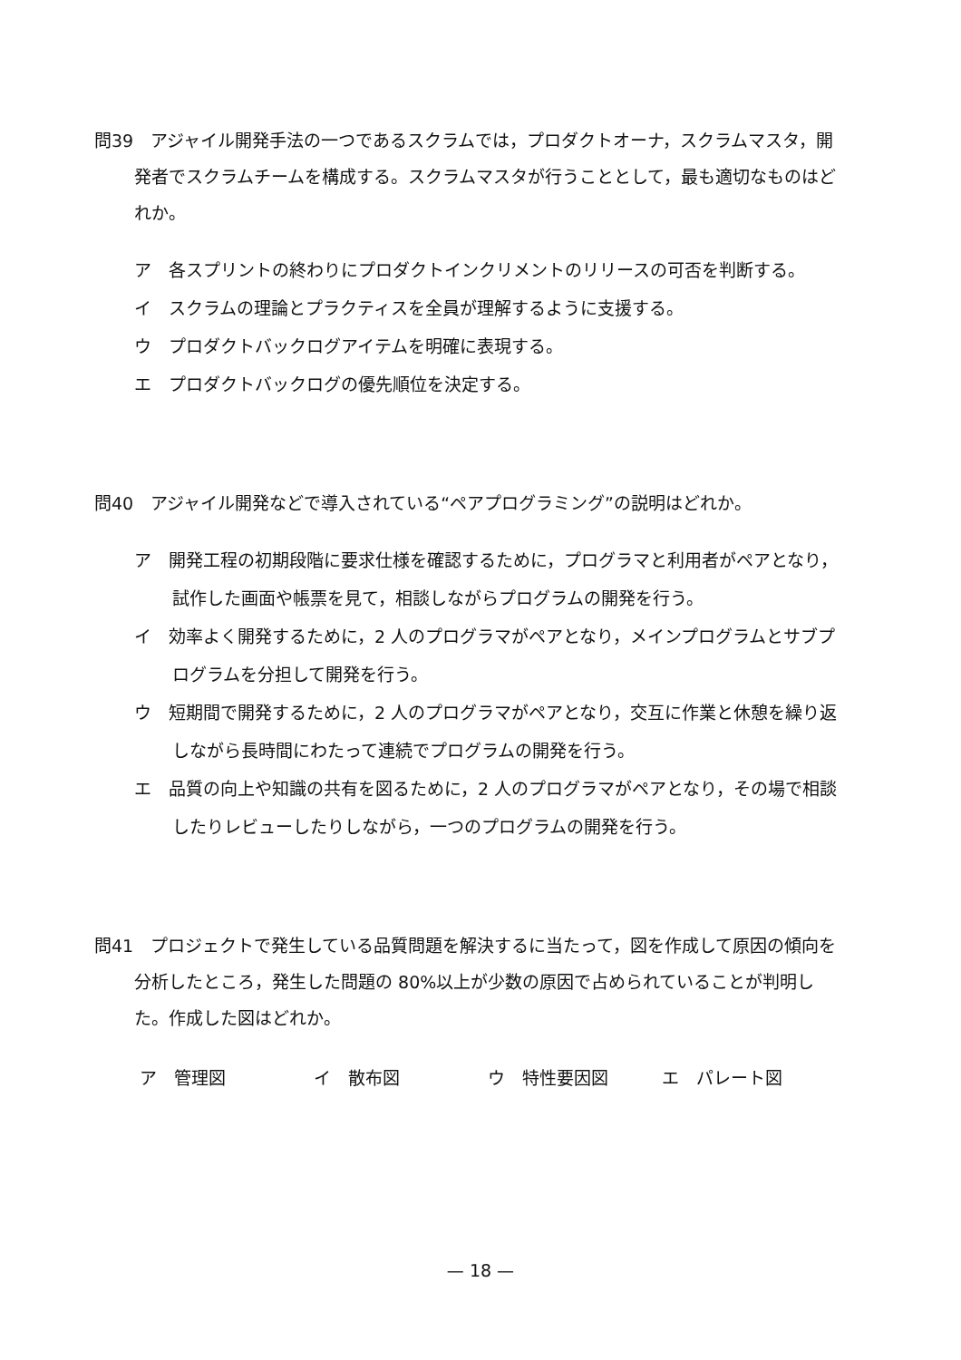問39　アジャイル開発手法の一つであるスクラムでは，プロダクトオーナ，スクラムマスタ，開発者でスクラムチームを構成する。スクラムマスタが行うこととして，最も適切なものはどれか。
ア　各スプリントの終わりにプロダクトインクリメントのリリースの可否を判断する。
イ　スクラムの理論とプラクティスを全員が理解するように支援する。
ウ　プロダクトバックログアイテムを明確に表現する。
エ　プロダクトバックログの優先順位を決定する。
問40　アジャイル開発などで導入されている“ペアプログラミング”の説明はどれか。
ア　開発工程の初期段階に要求仕様を確認するために，プログラマと利用者がペアとなり，試作した画面や帳票を見て，相談しながらプログラムの開発を行う。
イ　効率よく開発するために，2 人のプログラマがペアとなり，メインプログラムとサブプログラムを分担して開発を行う。
ウ　短期間で開発するために，2 人のプログラマがペアとなり，交互に作業と休憩を繰り返しながら長時間にわたって連続でプログラムの開発を行う。
エ　品質の向上や知識の共有を図るために，2 人のプログラマがペアとなり，その場で相談したりレビューしたりしながら，一つのプログラムの開発を行う。
問41　プロジェクトで発生している品質問題を解決するに当たって，図を作成して原因の傾向を分析したところ，発生した問題の 80%以上が少数の原因で占められていることが判明した。作成した図はどれか。
ア　管理図 イ　散布図 ウ　特性要因図 エ　パレート図
— 18 —